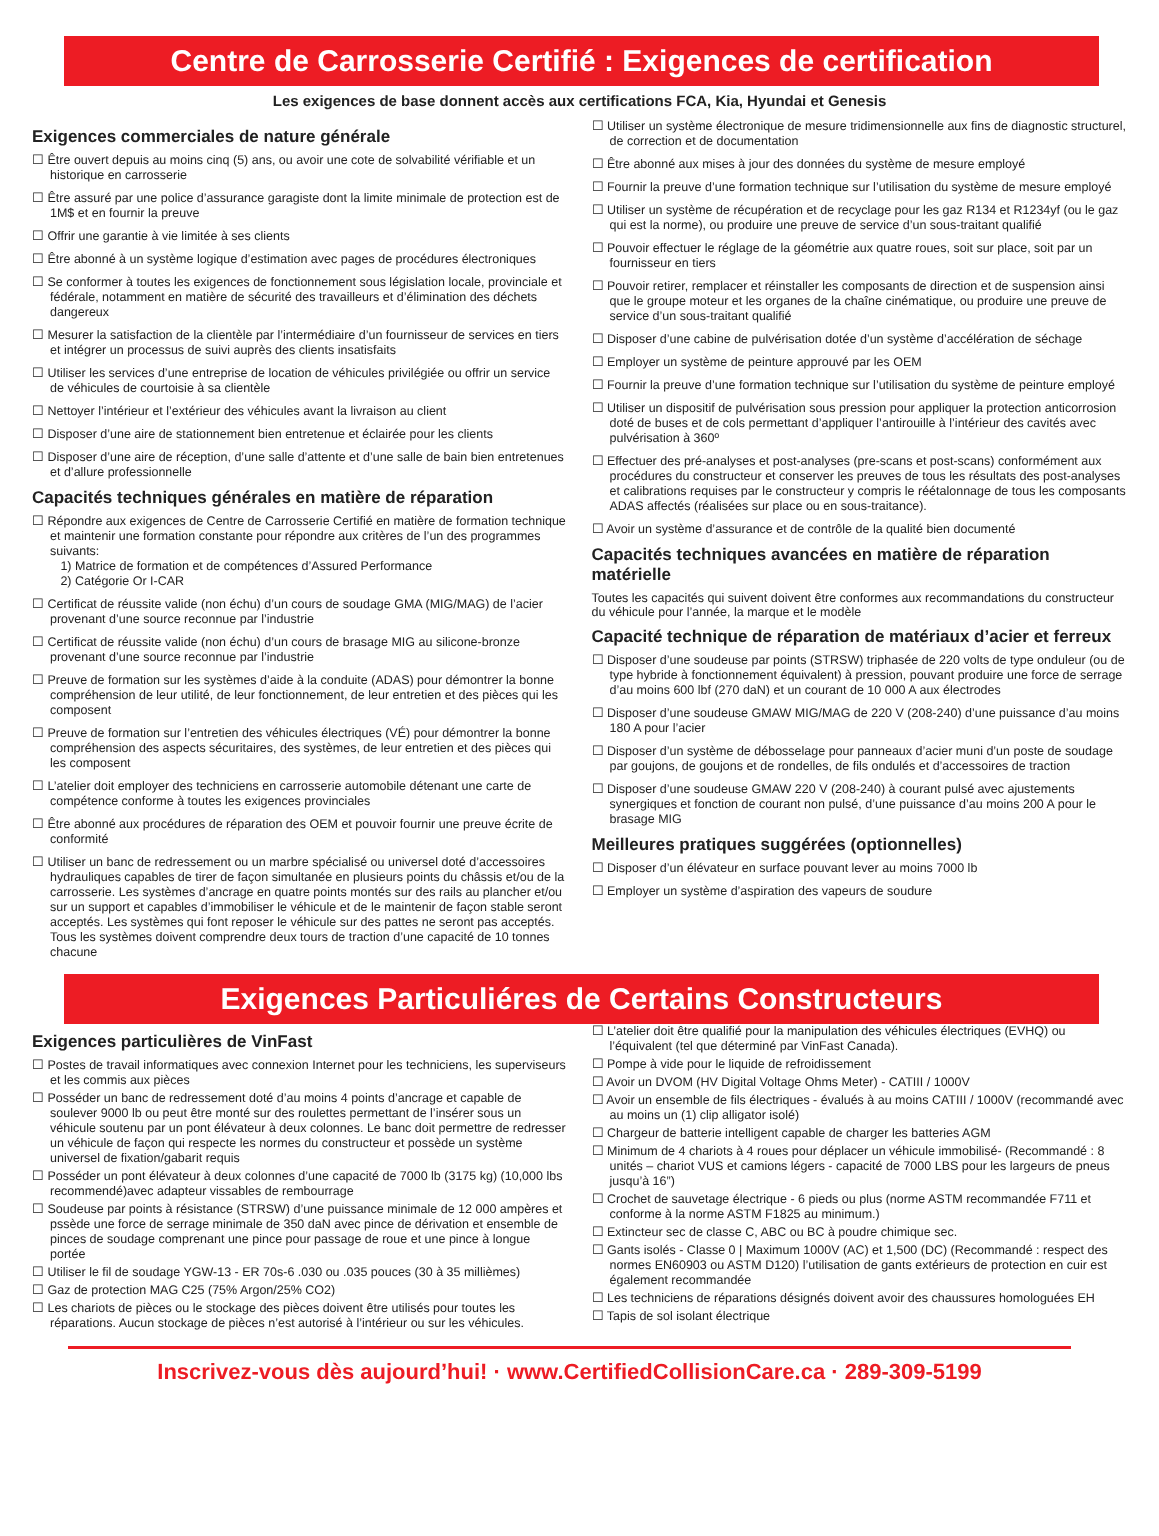Centre de Carrosserie Certifié : Exigences de certification
Les exigences de base donnent accès aux certifications FCA, Kia, Hyundai et Genesis
Exigences commerciales de nature générale
Être ouvert depuis au moins cinq (5) ans, ou avoir une cote de solvabilité vérifiable et un historique en carrosserie
Être assuré par une police d’assurance garagiste dont la limite minimale de protection est de 1M$ et en fournir la preuve
Offrir une garantie à vie limitée à ses clients
Être abonné à un système logique d’estimation avec pages de procédures électroniques
Se conformer à toutes les exigences de fonctionnement sous législation locale, provinciale et fédérale, notamment en matière de sécurité des travailleurs et d’élimination des déchets dangereux
Mesurer la satisfaction de la clientèle par l’intermédiaire d’un fournisseur de services en tiers et intégrer un processus de suivi auprès des clients insatisfaits
Utiliser les services d’une entreprise de location de véhicules privilégiée ou offrir un service de véhicules de courtoisie à sa clientèle
Nettoyer l’intérieur et l’extérieur des véhicules avant la livraison au client
Disposer d’une aire de stationnement bien entretenue et éclairée pour les clients
Disposer d’une aire de réception, d’une salle d’attente et d’une salle de bain bien entretenues et d’allure professionnelle
Capacités techniques générales en matière de réparation
Répondre aux exigences de Centre de Carrosserie Certifié en matière de formation technique et maintenir une formation constante pour répondre aux critères de l’un des programmes suivants:
1) Matrice de formation et de compétences d’Assured Performance
2) Catégorie Or I-CAR
Certificat de réussite valide (non échu) d’un cours de soudage GMA (MIG/MAG) de l’acier provenant d’une source reconnue par l’industrie
Certificat de réussite valide (non échu) d’un cours de brasage MIG au silicone-bronze provenant d’une source reconnue par l’industrie
Preuve de formation sur les systèmes d’aide à la conduite (ADAS) pour démontrer la bonne compréhension de leur utilité, de leur fonctionnement, de leur entretien et des pièces qui les composent
Preuve de formation sur l’entretien des véhicules électriques (VÉ) pour démontrer la bonne compréhension des aspects sécuritaires, des systèmes, de leur entretien et des pièces qui les composent
L’atelier doit employer des techniciens en carrosserie automobile détenant une carte de compétence conforme à toutes les exigences provinciales
Être abonné aux procédures de réparation des OEM et pouvoir fournir une preuve écrite de conformité
Utiliser un banc de redressement ou un marbre spécialisé ou universel doté d’accessoires hydrauliques capables de tirer de façon simultanée en plusieurs points du châssis et/ou de la carrosserie. Les systèmes d’ancrage en quatre points montés sur des rails au plancher et/ou sur un support et capables d’immobiliser le véhicule et de le maintenir de façon stable seront acceptés. Les systèmes qui font reposer le véhicule sur des pattes ne seront pas acceptés. Tous les systèmes doivent comprendre deux tours de traction d’une capacité de 10 tonnes chacune
Utiliser un système électronique de mesure tridimensionnelle aux fins de diagnostic structurel, de correction et de documentation
Être abonné aux mises à jour des données du système de mesure employé
Fournir la preuve d’une formation technique sur l’utilisation du système de mesure employé
Utiliser un système de récupération et de recyclage pour les gaz R134 et R1234yf (ou le gaz qui est la norme), ou produire une preuve de service d’un sous-traitant qualifié
Pouvoir effectuer le réglage de la géométrie aux quatre roues, soit sur place, soit par un fournisseur en tiers
Pouvoir retirer, remplacer et réinstaller les composants de direction et de suspension ainsi que le groupe moteur et les organes de la chaîne cinématique, ou produire une preuve de service d’un sous-traitant qualifié
Disposer d’une cabine de pulvérisation dotée d’un système d’accélération de séchage
Employer un système de peinture approuvé par les OEM
Fournir la preuve d’une formation technique sur l’utilisation du système de peinture employé
Utiliser un dispositif de pulvérisation sous pression pour appliquer la protection anticorrosion doté de buses et de cols permettant d’appliquer l’antirouille à l’intérieur des cavités avec pulvérisation à 360º
Effectuer des pré-analyses et post-analyses (pre-scans et post-scans) conformément aux procédures du constructeur et conserver les preuves de tous les résultats des post-analyses et calibrations requises par le constructeur y compris le réétalonnage de tous les composants ADAS affectés (réalisées sur place ou en sous-traitance).
Avoir un système d’assurance et de contrôle de la qualité bien documenté
Capacités techniques avancées en matière de réparation matérielle
Toutes les capacités qui suivent doivent être conformes aux recommandations du constructeur du véhicule pour l’année, la marque et le modèle
Capacité technique de réparation de matériaux d’acier et ferreux
Disposer d’une soudeuse par points (STRSW) triphasée de 220 volts de type onduleur (ou de type hybride à fonctionnement équivalent) à pression, pouvant produire une force de serrage d’au moins 600 lbf (270 daN) et un courant de 10 000 A aux électrodes
Disposer d’une soudeuse GMAW MIG/MAG de 220 V (208-240) d’une puissance d’au moins 180 A pour l’acier
Disposer d’un système de débosselage pour panneaux d’acier muni d’un poste de soudage par goujons, de goujons et de rondelles, de fils ondulés et d’accessoires de traction
Disposer d’une soudeuse GMAW 220 V (208-240) à courant pulsé avec ajustements synergiques et fonction de courant non pulsé, d’une puissance d’au moins 200 A pour le brasage MIG
Meilleures pratiques suggérées (optionnelles)
Disposer d’un élévateur en surface pouvant lever au moins 7000 lb
Employer un système d’aspiration des vapeurs de soudure
Exigences Particuliéres de Certains Constructeurs
Exigences particulières de VinFast
Postes de travail informatiques avec connexion Internet pour les techniciens, les superviseurs et les commis aux pièces
Posséder un banc de redressement doté d’au moins 4 points d’ancrage et capable de soulever 9000 lb ou peut être monté sur des roulettes permettant de l’insérer sous un véhicule soutenu par un pont élévateur à deux colonnes. Le banc doit permettre de redresser un véhicule de façon qui respecte les normes du constructeur et possède un système universel de fixation/gabarit requis
Posséder un pont élévateur à deux colonnes d’une capacité de 7000 lb (3175 kg) (10,000 lbs recommendé)avec adapteur vissables de rembourrage
Soudeuse par points à résistance (STRSW) d’une puissance minimale de 12 000 ampères et pssède une force de serrage minimale de 350 daN avec pince de dérivation et ensemble de pinces de soudage comprenant une pince pour passage de roue et une pince à longue portée
Utiliser le fil de soudage YGW-13 - ER 70s-6 .030 ou .035 pouces (30 à 35 millièmes)
Gaz de protection MAG C25 (75% Argon/25% CO2)
Les chariots de pièces ou le stockage des pièces doivent être utilisés pour toutes les réparations. Aucun stockage de pièces n’est autorisé à l’intérieur ou sur les véhicules.
L’atelier doit être qualifié pour la manipulation des véhicules électriques (EVHQ) ou l’équivalent (tel que déterminé par VinFast Canada).
Pompe à vide pour le liquide de refroidissement
Avoir un DVOM (HV Digital Voltage Ohms Meter) - CATIII / 1000V
Avoir un ensemble de fils électriques - évalués à au moins CATIII / 1000V (recommandé avec au moins un (1) clip alligator isolé)
Chargeur de batterie intelligent capable de charger les batteries AGM
Minimum de 4 chariots à 4 roues pour déplacer un véhicule immobilisé- (Recommandé : 8 unités – chariot VUS et camions légers - capacité de 7000 LBS pour les largeurs de pneus jusqu’à 16”)
Crochet de sauvetage électrique - 6 pieds ou plus (norme ASTM recommandée F711 et conforme à la norme ASTM F1825 au minimum.)
Extincteur sec de classe C, ABC ou BC à poudre chimique sec.
Gants isolés - Classe 0 | Maximum 1000V (AC) et 1,500 (DC) (Recommandé : respect des normes EN60903 ou ASTM D120) l’utilisation de gants extérieurs de protection en cuir est également recommandée
Les techniciens de réparations désignés doivent avoir des chaussures homologuées EH
Tapis de sol isolant électrique
Inscrivez-vous dès aujourd’hui! · www.CertifiedCollisionCare.ca · 289-309-5199